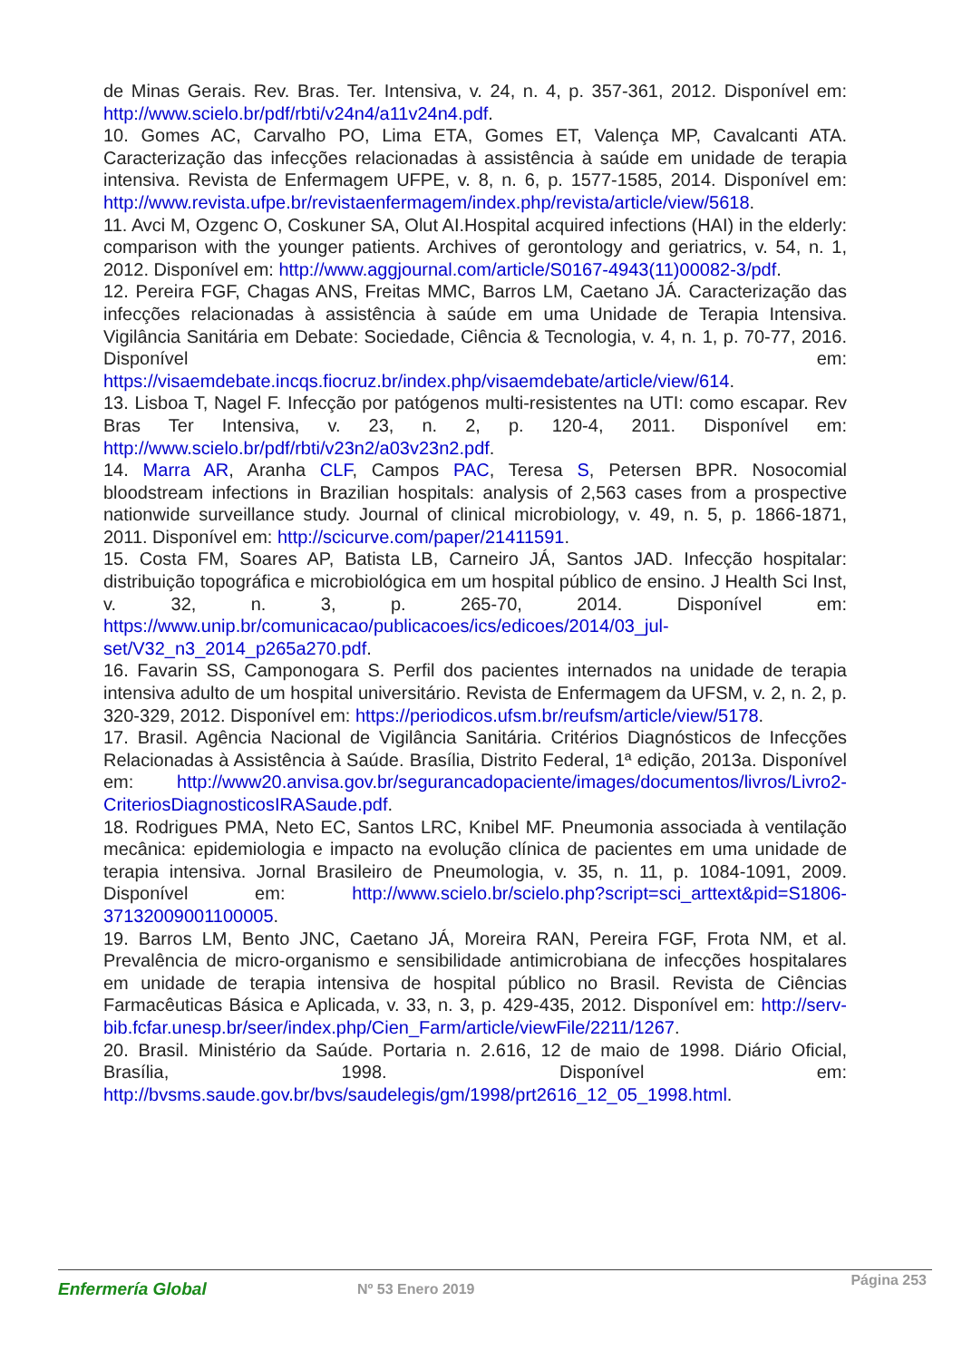de Minas Gerais. Rev. Bras. Ter. Intensiva, v. 24, n. 4, p. 357-361, 2012. Disponível em: http://www.scielo.br/pdf/rbti/v24n4/a11v24n4.pdf.
10. Gomes AC, Carvalho PO, Lima ETA, Gomes ET, Valença MP, Cavalcanti ATA. Caracterização das infecções relacionadas à assistência à saúde em unidade de terapia intensiva. Revista de Enfermagem UFPE, v. 8, n. 6, p. 1577-1585, 2014. Disponível em: http://www.revista.ufpe.br/revistaenfermagem/index.php/revista/article/view/5618.
11. Avci M, Ozgenc O, Coskuner SA, Olut AI.Hospital acquired infections (HAI) in the elderly: comparison with the younger patients. Archives of gerontology and geriatrics, v. 54, n. 1, 2012. Disponível em: http://www.aggjournal.com/article/S0167-4943(11)00082-3/pdf.
12. Pereira FGF, Chagas ANS, Freitas MMC, Barros LM, Caetano JÁ. Caracterização das infecções relacionadas à assistência à saúde em uma Unidade de Terapia Intensiva. Vigilância Sanitária em Debate: Sociedade, Ciência & Tecnologia, v. 4, n. 1, p. 70-77, 2016. Disponível em: https://visaemdebate.incqs.fiocruz.br/index.php/visaemdebate/article/view/614.
13. Lisboa T, Nagel F. Infecção por patógenos multi-resistentes na UTI: como escapar. Rev Bras Ter Intensiva, v. 23, n. 2, p. 120-4, 2011. Disponível em: http://www.scielo.br/pdf/rbti/v23n2/a03v23n2.pdf.
14. Marra AR, Aranha CLF, Campos PAC, Teresa S, Petersen BPR. Nosocomial bloodstream infections in Brazilian hospitals: analysis of 2,563 cases from a prospective nationwide surveillance study. Journal of clinical microbiology, v. 49, n. 5, p. 1866-1871, 2011. Disponível em: http://scicurve.com/paper/21411591.
15. Costa FM, Soares AP, Batista LB, Carneiro JÁ, Santos JAD. Infecção hospitalar: distribuição topográfica e microbiológica em um hospital público de ensino. J Health Sci Inst, v. 32, n. 3, p. 265-70, 2014. Disponível em: https://www.unip.br/comunicacao/publicacoes/ics/edicoes/2014/03_jul-set/V32_n3_2014_p265a270.pdf.
16. Favarin SS, Camponogara S. Perfil dos pacientes internados na unidade de terapia intensiva adulto de um hospital universitário. Revista de Enfermagem da UFSM, v. 2, n. 2, p. 320-329, 2012. Disponível em: https://periodicos.ufsm.br/reufsm/article/view/5178.
17. Brasil. Agência Nacional de Vigilância Sanitária. Critérios Diagnósticos de Infecções Relacionadas à Assistência à Saúde. Brasília, Distrito Federal, 1ª edição, 2013a. Disponível em: http://www20.anvisa.gov.br/segurancadopaciente/images/documentos/livros/Livro2-CriteriosDiagnosticosIRASaude.pdf.
18. Rodrigues PMA, Neto EC, Santos LRC, Knibel MF. Pneumonia associada à ventilação mecânica: epidemiologia e impacto na evolução clínica de pacientes em uma unidade de terapia intensiva. Jornal Brasileiro de Pneumologia, v. 35, n. 11, p. 1084-1091, 2009. Disponível em: http://www.scielo.br/scielo.php?script=sci_arttext&pid=S1806-37132009001100005.
19. Barros LM, Bento JNC, Caetano JÁ, Moreira RAN, Pereira FGF, Frota NM, et al. Prevalência de micro-organismo e sensibilidade antimicrobiana de infecções hospitalares em unidade de terapia intensiva de hospital público no Brasil. Revista de Ciências Farmacêuticas Básica e Aplicada, v. 33, n. 3, p. 429-435, 2012. Disponível em: http://serv-bib.fcfar.unesp.br/seer/index.php/Cien_Farm/article/viewFile/2211/1267.
20. Brasil. Ministério da Saúde. Portaria n. 2.616, 12 de maio de 1998. Diário Oficial, Brasília, 1998. Disponível em: http://bvsms.saude.gov.br/bvs/saudelegis/gm/1998/prt2616_12_05_1998.html.
Enfermería Global Nº 53 Enero 2019
Página 253